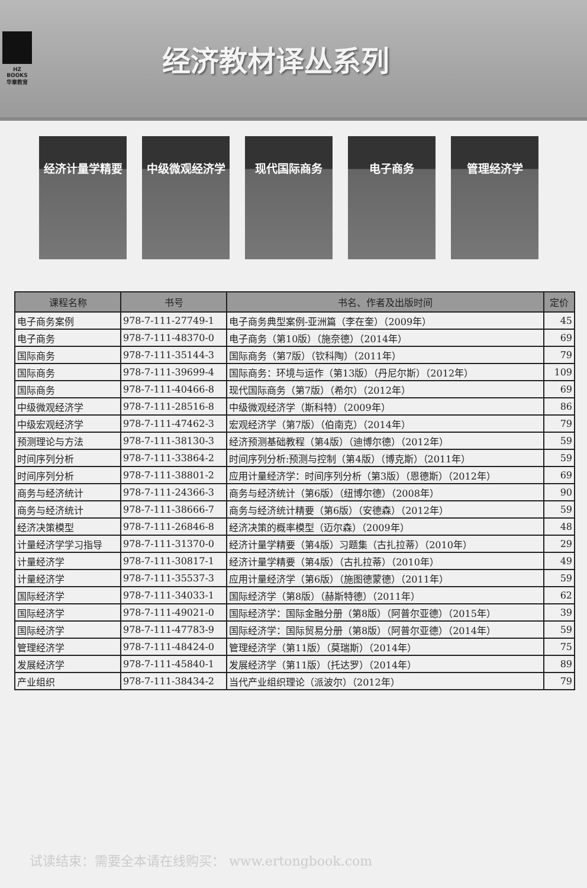HZ BOOKS
华章教育
经济教材译丛系列
经济计量学精要 中级微观经济学 现代国际商务 电子商务 管理经济学
| 课程名称 | 书号 | 书名、作者及出版时间 | 定价 |
| --- | --- | --- | --- |
| 电子商务案例 | 978-7-111-27749-1 | 电子商务典型案例-亚洲篇（李在奎）（2009年） | 45 |
| 电子商务 | 978-7-111-48370-0 | 电子商务（第10版）（施奈德）（2014年） | 69 |
| 国际商务 | 978-7-111-35144-3 | 国际商务（第7版）（钦科陶）（2011年） | 79 |
| 国际商务 | 978-7-111-39699-4 | 国际商务：环境与运作（第13版）（丹尼尔斯）（2012年） | 109 |
| 国际商务 | 978-7-111-40466-8 | 现代国际商务（第7版）（希尔）（2012年） | 69 |
| 中级微观经济学 | 978-7-111-28516-8 | 中级微观经济学（斯科特）（2009年） | 86 |
| 中级宏观经济学 | 978-7-111-47462-3 | 宏观经济学（第7版）（伯南克）（2014年） | 79 |
| 预测理论与方法 | 978-7-111-38130-3 | 经济预测基础教程（第4版）（迪博尔德）（2012年） | 59 |
| 时间序列分析 | 978-7-111-33864-2 | 时间序列分析:预测与控制（第4版）（博克斯）（2011年） | 59 |
| 时间序列分析 | 978-7-111-38801-2 | 应用计量经济学：时间序列分析（第3版）（恩德斯）（2012年） | 69 |
| 商务与经济统计 | 978-7-111-24366-3 | 商务与经济统计（第6版）（纽博尔德）（2008年） | 90 |
| 商务与经济统计 | 978-7-111-38666-7 | 商务与经济统计精要（第6版）（安德森）（2012年） | 59 |
| 经济决策模型 | 978-7-111-26846-8 | 经济决策的概率模型（迈尔森）（2009年） | 48 |
| 计量经济学学习指导 | 978-7-111-31370-0 | 经济计量学精要（第4版）习题集（古扎拉蒂）（2010年） | 29 |
| 计量经济学 | 978-7-111-30817-1 | 经济计量学精要（第4版）（古扎拉蒂）（2010年） | 49 |
| 计量经济学 | 978-7-111-35537-3 | 应用计量经济学（第6版）（施图德蒙德）（2011年） | 59 |
| 国际经济学 | 978-7-111-34033-1 | 国际经济学（第8版）（赫斯特德）（2011年） | 62 |
| 国际经济学 | 978-7-111-49021-0 | 国际经济学：国际金融分册（第8版）（阿普尔亚德）（2015年） | 39 |
| 国际经济学 | 978-7-111-47783-9 | 国际经济学：国际贸易分册（第8版）（阿普尔亚德）（2014年） | 59 |
| 管理经济学 | 978-7-111-48424-0 | 管理经济学（第11版）（莫瑞斯）（2014年） | 75 |
| 发展经济学 | 978-7-111-45840-1 | 发展经济学（第11版）（托达罗）（2014年） | 89 |
| 产业组织 | 978-7-111-38434-2 | 当代产业组织理论（派波尔）（2012年） | 79 |
试读结束：需要全本请在线购买： www.ertongbook.com